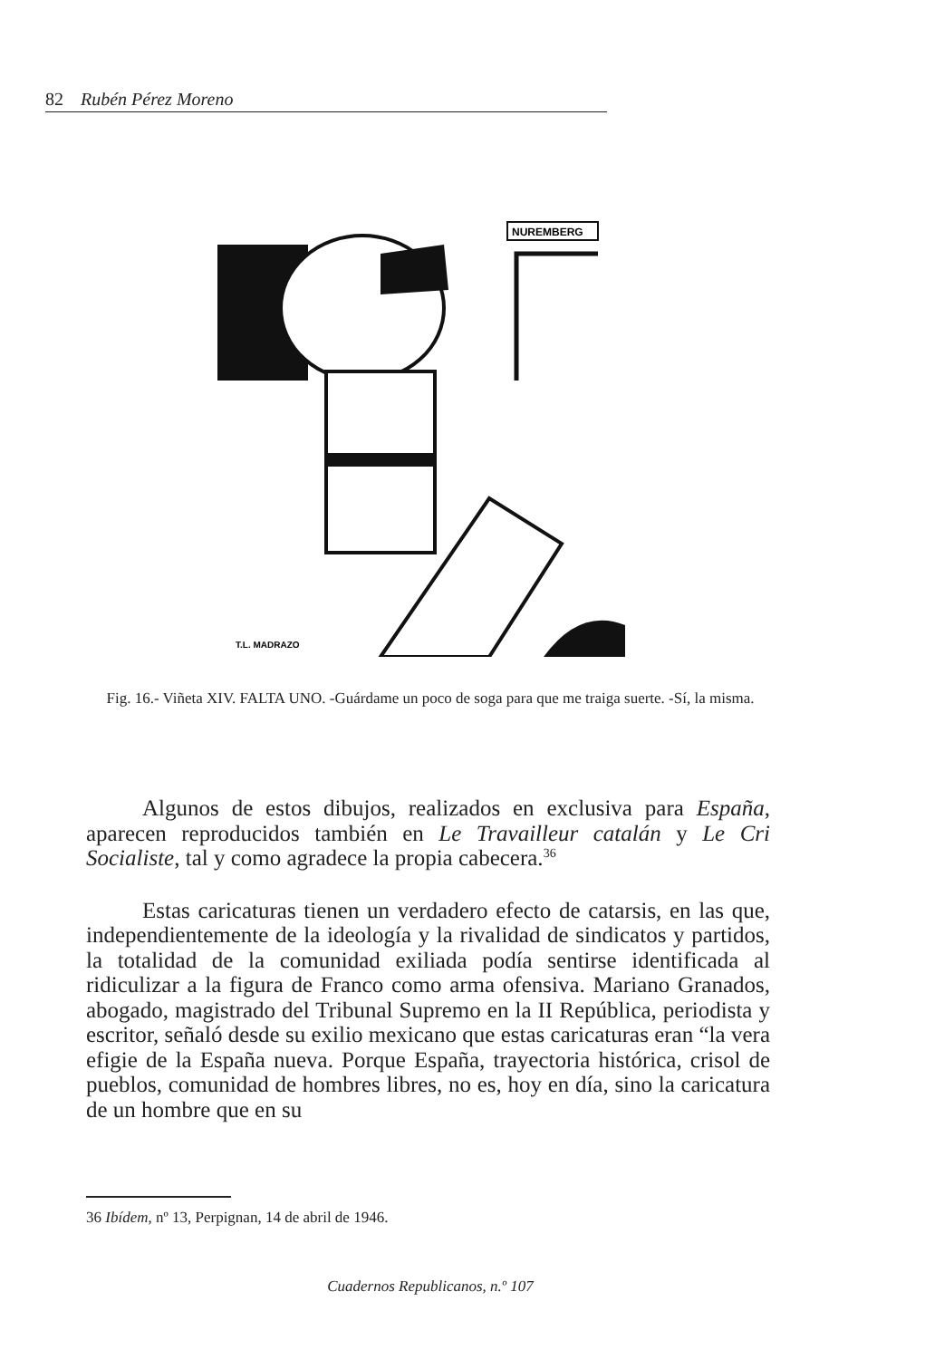82 Rubén Pérez Moreno
NUREMBERG
T.L. MADRAZO
Fig. 16.- Viñeta XIV. FALTA UNO. -Guárdame un poco de soga para que me traiga suerte. -Sí, la misma.
Algunos de estos dibujos, realizados en exclusiva para España, aparecen reproducidos también en Le Travailleur catalán y Le Cri Socialiste, tal y como agradece la propia cabecera.<sup>36</sup>
Estas caricaturas tienen un verdadero efecto de catarsis, en las que, independientemente de la ideología y la rivalidad de sindicatos y partidos, la totalidad de la comunidad exiliada podía sentirse identificada al ridiculizar a la figura de Franco como arma ofensiva. Mariano Granados, abogado, magistrado del Tribunal Supremo en la II República, periodista y escritor, señaló desde su exilio mexicano que estas caricaturas eran “la vera efigie de la España nueva. Porque España, trayectoria histórica, crisol de pueblos, comunidad de hombres libres, no es, hoy en día, sino la caricatura de un hombre que en su
36 Ibídem, nº 13, Perpignan, 14 de abril de 1946.
Cuadernos Republicanos, n.º 107